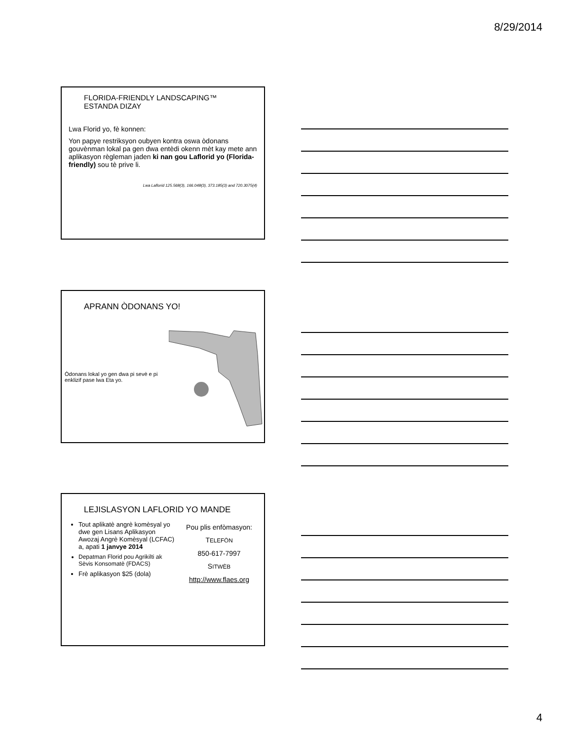8/29/2014
FLORIDA-FRIENDLY LANDSCAPING™
ESTANDA DIZAY
Lwa Florid yo, fè konnen:
Yon papye restriksyon oubyen kontra oswa òdonans gouvènman lokal pa gen dwa entèdi okenn mèt kay mete ann aplikasyon règleman jaden ki nan gou Laflorid yo (Florida-friendly) sou tè prive li.
Lwa Laflorid 125.568(3), 166.048(3), 373.185(3) and 720.3075(4)
APRANN ÒDONANS YO!
Òdonans lokal yo gen dwa pi sevè e pi enklizif pase lwa Eta yo.
LEJISLASYON LAFLORID YO MANDE
Tout aplikatè angrè komèsyal yo dwe gen Lisans Aplikasyon Awozaj Angrè Komèsyal (LCFAC) a, apati 1 janvye 2014
Depatman Florid pou Agrikilti ak Sèvis Konsomatè (FDACS)
Frè aplikasyon $25 (dola)
Pou plis enfòmasyon:
TELEFÒN
850-617-7997
SITWÈB
http://www.flaes.org
4